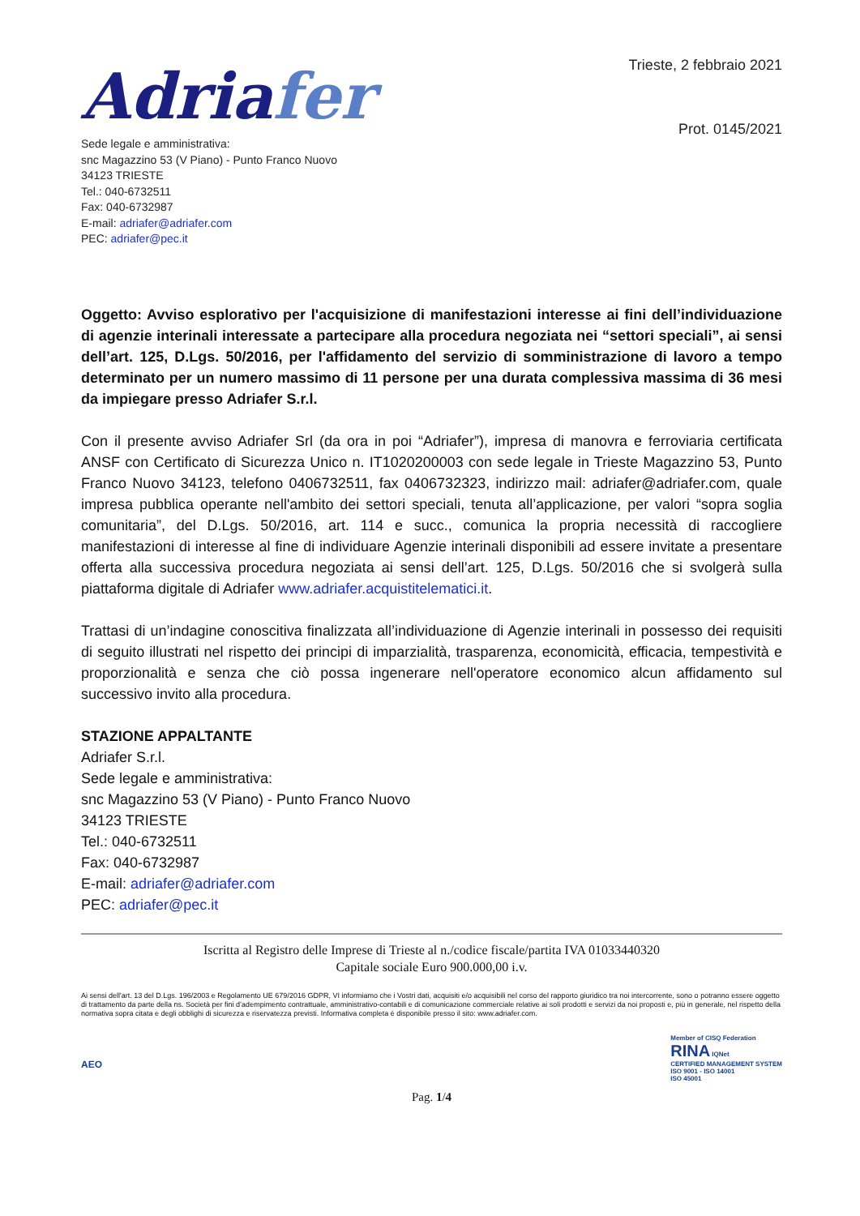Adriafer
Sede legale e amministrativa:
snc Magazzino 53 (V Piano) - Punto Franco Nuovo
34123 TRIESTE
Tel.: 040-6732511
Fax: 040-6732987
E-mail: adriafer@adriafer.com
PEC: adriafer@pec.it
Trieste, 2 febbraio 2021
Prot. 0145/2021
Oggetto: Avviso esplorativo per l'acquisizione di manifestazioni interesse ai fini dell’individuazione di agenzie interinali interessate a partecipare alla procedura negoziata nei “settori speciali”, ai sensi dell’art. 125, D.Lgs. 50/2016, per l'affidamento del servizio di somministrazione di lavoro a tempo determinato per un numero massimo di 11 persone per una durata complessiva massima di 36 mesi da impiegare presso Adriafer S.r.l.
Con il presente avviso Adriafer Srl (da ora in poi “Adriafer”), impresa di manovra e ferroviaria certificata ANSF con Certificato di Sicurezza Unico n. IT1020200003 con sede legale in Trieste Magazzino 53, Punto Franco Nuovo 34123, telefono 0406732511, fax 0406732323, indirizzo mail: adriafer@adriafer.com, quale impresa pubblica operante nell'ambito dei settori speciali, tenuta all’applicazione, per valori “sopra soglia comunitaria”, del D.Lgs. 50/2016, art. 114 e succ., comunica la propria necessità di raccogliere manifestazioni di interesse al fine di individuare Agenzie interinali disponibili ad essere invitate a presentare offerta alla successiva procedura negoziata ai sensi dell’art. 125, D.Lgs. 50/2016 che si svolgerà sulla piattaforma digitale di Adriafer www.adriafer.acquistitelematici.it.
Trattasi di un’indagine conoscitiva finalizzata all’individuazione di Agenzie interinali in possesso dei requisiti di seguito illustrati nel rispetto dei principi di imparzialità, trasparenza, economicità, efficacia, tempestività e proporzionalità e senza che ciò possa ingenerare nell'operatore economico alcun affidamento sul successivo invito alla procedura.
STAZIONE APPALTANTE
Adriafer S.r.l.
Sede legale e amministrativa:
snc Magazzino 53 (V Piano) - Punto Franco Nuovo
34123 TRIESTE
Tel.: 040-6732511
Fax: 040-6732987
E-mail: adriafer@adriafer.com
PEC: adriafer@pec.it
Iscritta al Registro delle Imprese di Trieste al n./codice fiscale/partita IVA 01033440320
Capitale sociale Euro 900.000,00 i.v.
Ai sensi dell'art. 13 del D.Lgs. 196/2003 e Regolamento UE 679/2016 GDPR, VI informiamo che i Vostri dati, acquisiti e/o acquisibili nel corso del rapporto giuridico tra noi intercorrente, sono o potranno essere oggetto di trattamento da parte della ns. Società per fini d’adempimento contrattuale, amministrativo-contabili e di comunicazione commerciale relative ai soli prodotti e servizi da noi proposti e, più in generale, nel rispetto della normativa sopra citata e degli obblighi di sicurezza e riservatezza previsti. Informativa completa è disponibile presso il sito: www.adriafer.com.
AEO
Member of CISQ Federation
RINA IQNet
CERTIFIED MANAGEMENT SYSTEM
ISO 9001 - ISO 14001
ISO 45001
Pag. 1/4